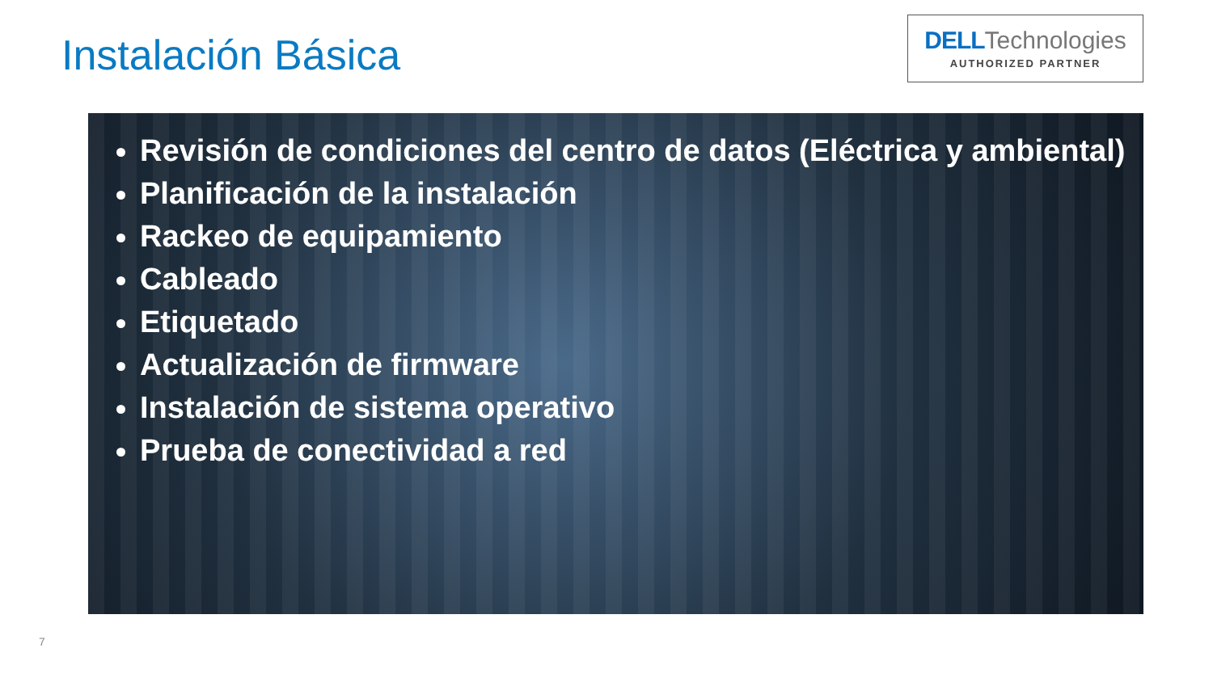Instalación Básica
DELL Technologies
AUTHORIZED PARTNER
Revisión de condiciones del centro de datos (Eléctrica y ambiental)
Planificación de la instalación
Rackeo de equipamiento
Cableado
Etiquetado
Actualización de firmware
Instalación de sistema operativo
Prueba de conectividad a red
7